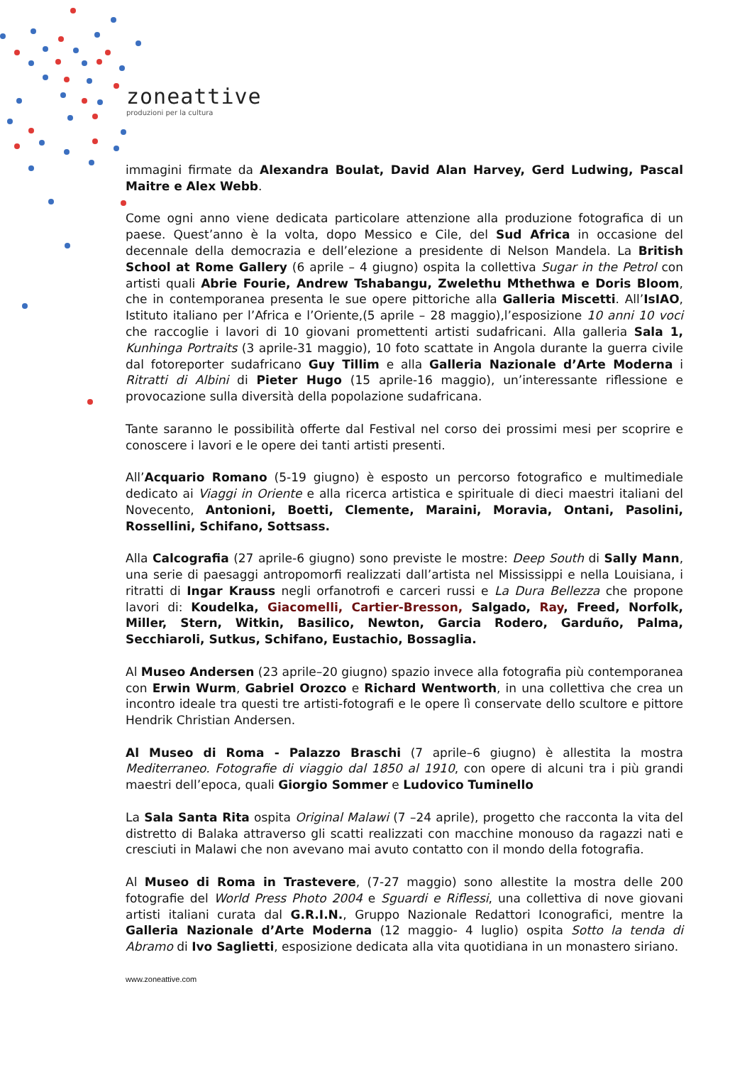zoneattive
produzioni per la cultura
immagini firmate da Alexandra Boulat, David Alan Harvey, Gerd Ludwing, Pascal Maitre e Alex Webb.
Come ogni anno viene dedicata particolare attenzione alla produzione fotografica di un paese. Quest’anno è la volta, dopo Messico e Cile, del Sud Africa in occasione del decennale della democrazia e dell’elezione a presidente di Nelson Mandela. La British School at Rome Gallery (6 aprile – 4 giugno) ospita la collettiva Sugar in the Petrol con artisti quali Abrie Fourie, Andrew Tshabangu, Zwelethu Mthethwa e Doris Bloom, che in contemporanea presenta le sue opere pittoriche alla Galleria Miscetti. All’IsIAO, Istituto italiano per l’Africa e l’Oriente,(5 aprile – 28 maggio),l’esposizione 10 anni 10 voci che raccoglie i lavori di 10 giovani promettenti artisti sudafricani. Alla galleria Sala 1, Kunhinga Portraits (3 aprile-31 maggio), 10 foto scattate in Angola durante la guerra civile dal fotoreporter sudafricano Guy Tillim e alla Galleria Nazionale d’Arte Moderna i Ritratti di Albini di Pieter Hugo (15 aprile-16 maggio), un’interessante riflessione e provocazione sulla diversità della popolazione sudafricana.
Tante saranno le possibilità offerte dal Festival nel corso dei prossimi mesi per scoprire e conoscere i lavori e le opere dei tanti artisti presenti.
All’Acquario Romano (5-19 giugno) è esposto un percorso fotografico e multimediale dedicato ai Viaggi in Oriente e alla ricerca artistica e spirituale di dieci maestri italiani del Novecento, Antonioni, Boetti, Clemente, Maraini, Moravia, Ontani, Pasolini, Rossellini, Schifano, Sottsass.
Alla Calcografia (27 aprile-6 giugno) sono previste le mostre: Deep South di Sally Mann, una serie di paesaggi antropomorfi realizzati dall’artista nel Mississippi e nella Louisiana, i ritratti di Ingar Krauss negli orfanotrofi e carceri russi e La Dura Bellezza che propone lavori di: Koudelka, Giacomelli, Cartier-Bresson, Salgado, Ray, Freed, Norfolk, Miller, Stern, Witkin, Basilico, Newton, Garcia Rodero, Garduño, Palma, Secchiaroli, Sutkus, Schifano, Eustachio, Bossaglia.
Al Museo Andersen (23 aprile–20 giugno) spazio invece alla fotografia più contemporanea con Erwin Wurm, Gabriel Orozco e Richard Wentworth, in una collettiva che crea un incontro ideale tra questi tre artisti-fotografi e le opere lì conservate dello scultore e pittore Hendrik Christian Andersen.
Al Museo di Roma - Palazzo Braschi (7 aprile–6 giugno) è allestita la mostra Mediterraneo. Fotografie di viaggio dal 1850 al 1910, con opere di alcuni tra i più grandi maestri dell’epoca, quali Giorgio Sommer e Ludovico Tuminello
La Sala Santa Rita ospita Original Malawi (7 –24 aprile), progetto che racconta la vita del distretto di Balaka attraverso gli scatti realizzati con macchine monouso da ragazzi nati e cresciuti in Malawi che non avevano mai avuto contatto con il mondo della fotografia.
Al Museo di Roma in Trastevere, (7-27 maggio) sono allestite la mostra delle 200 fotografie del World Press Photo 2004 e Sguardi e Riflessi, una collettiva di nove giovani artisti italiani curata dal G.R.I.N., Gruppo Nazionale Redattori Iconografici, mentre la Galleria Nazionale d’Arte Moderna (12 maggio- 4 luglio) ospita Sotto la tenda di Abramo di Ivo Saglietti, esposizione dedicata alla vita quotidiana in un monastero siriano.
www.zoneattive.com